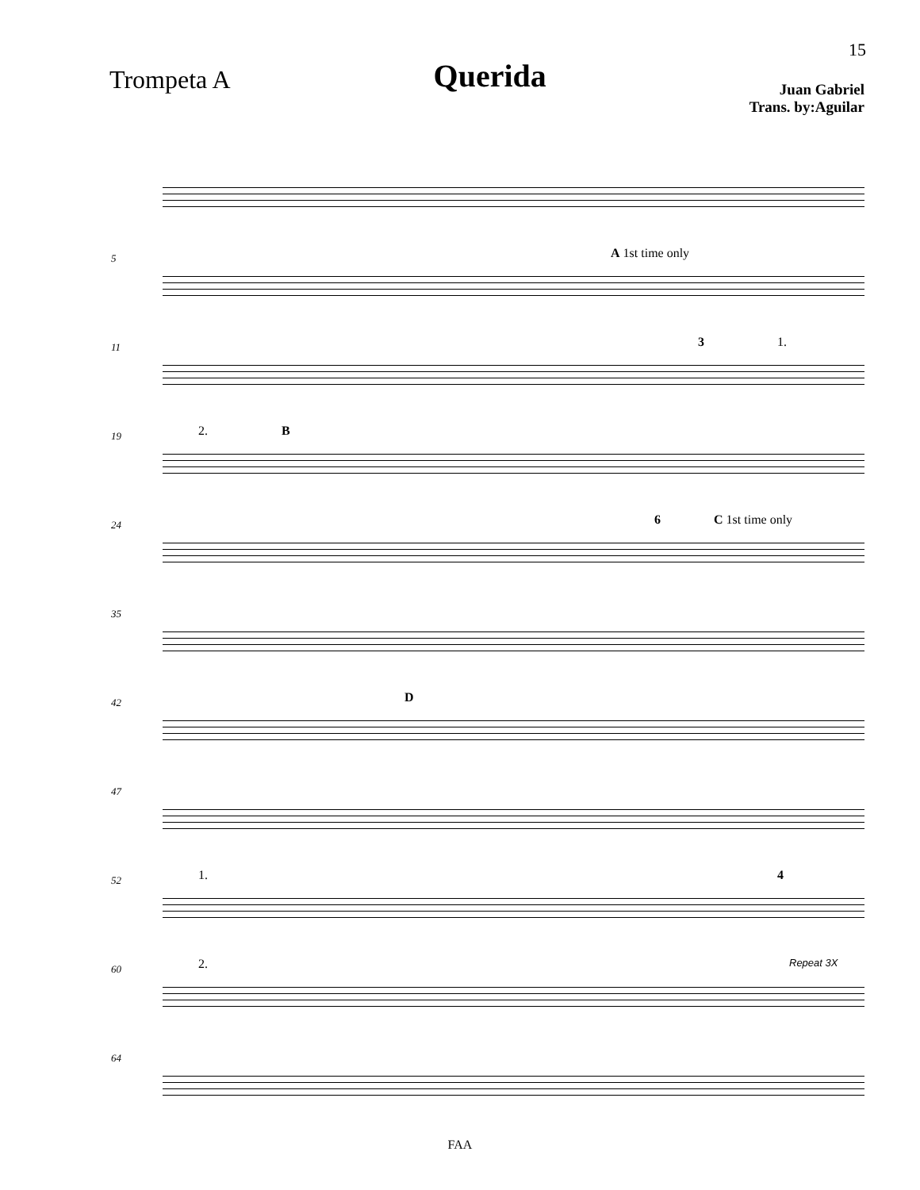15
Trompeta A
Querida
Juan Gabriel
Trans. by:Aguilar
5
A 1st time only
11
3 1.
19
2. B
24
6 C 1st time only
35
42
D
47
52
1. 4
60
2. Repeat 3X
64
FAA